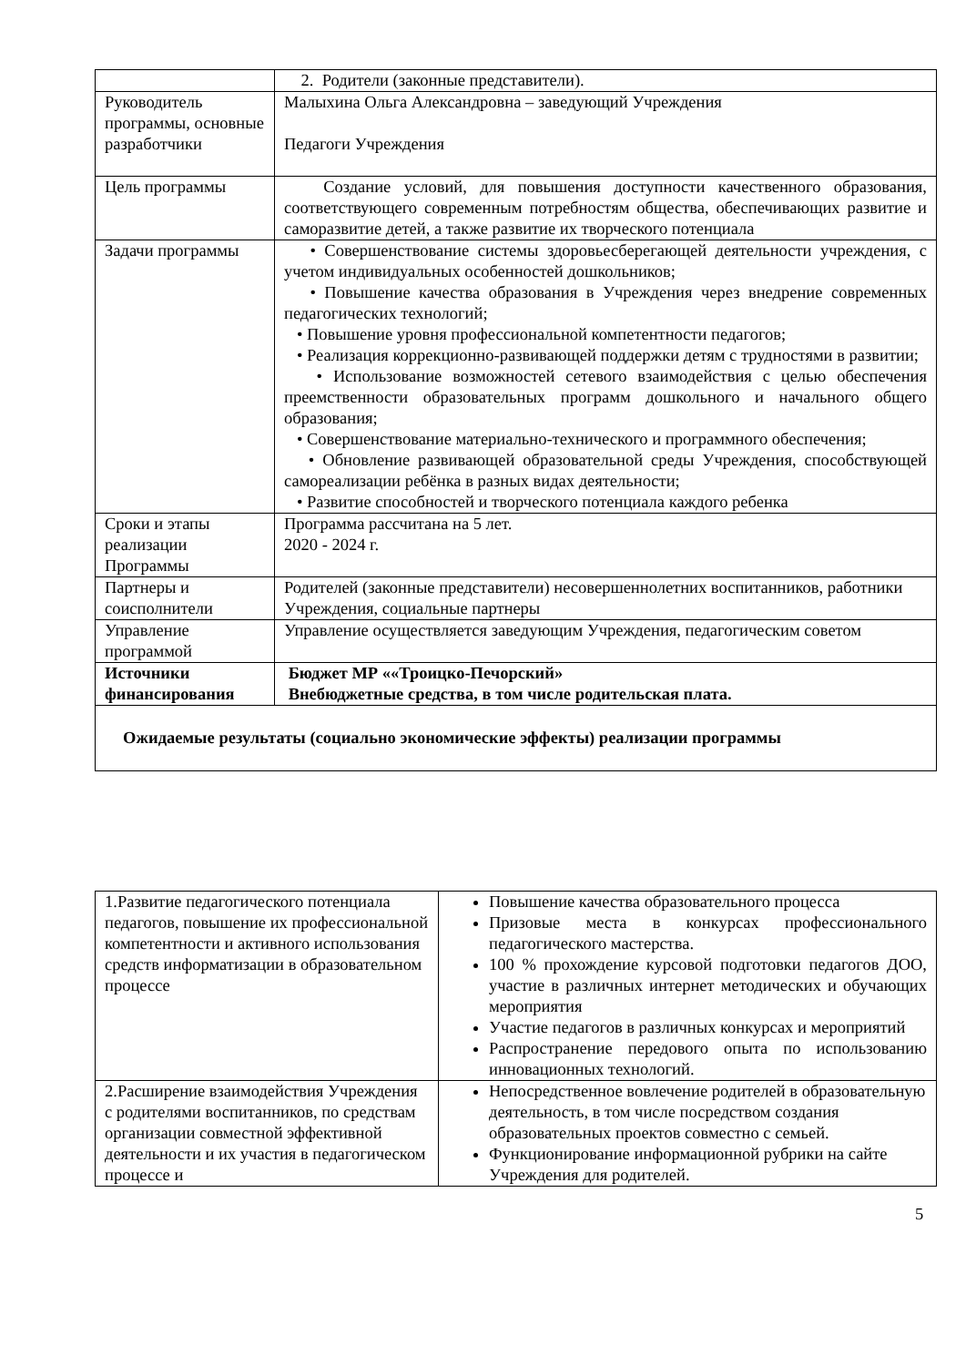| | 2. Родители (законные представители). |
| Руководитель программы, основные разработчики | Малыхина Ольга Александровна – заведующий Учреждения Педагоги Учреждения |
| Цель программы | Создание условий, для повышения доступности качественного образования, соответствующего современным потребностям общества, обеспечивающих развитие и саморазвитие детей, а также развитие их творческого потенциала |
| Задачи программы | • Совершенствование системы здоровьесберегающей деятельности учреждения, с учетом индивидуальных особенностей дошкольников; • Повышение качества образования в Учреждения через внедрение современных педагогических технологий; • Повышение уровня профессиональной компетентности педагогов; • Реализация коррекционно-развивающей поддержки детям с трудностями в развитии; • Использование возможностей сетевого взаимодействия с целью обеспечения преемственности образовательных программ дошкольного и начального общего образования; • Совершенствование материально-технического и программного обеспечения; • Обновление развивающей образовательной среды Учреждения, способствующей самореализации ребёнка в разных видах деятельности; • Развитие способностей и творческого потенциала каждого ребенка |
| Сроки и этапы реализации Программы | Программа рассчитана на 5 лет. 2020 - 2024 г. |
| Партнеры и соисполнители | Родителей (законные представители) несовершеннолетних воспитанников, работники Учреждения, социальные партнеры |
| Управление программой | Управление осуществляется заведующим Учреждения, педагогическим советом |
| Источники финансирования | Бюджет МР ««Троицко-Печорский» Внебюджетные средства, в том числе родительская плата. |
| Ожидаемые результаты (социально экономические эффекты) реализации программы | |
| 1.Развитие педагогического потенциала педагогов, повышение их профессиональной компетентности и активного использования средств информатизации в образовательном процессе | Повышение качества образовательного процесса Призовые места в конкурсах профессионального педагогического мастерства. 100 % прохождение курсовой подготовки педагогов ДОО, участие в различных интернет методических и обучающих мероприятия Участие педагогов в различных конкурсах и мероприятий Распространение передового опыта по использованию инновационных технологий. |
| 2.Расширение взаимодействия Учреждения с родителями воспитанников, по средствам организации совместной эффективной деятельности и их участия в педагогическом процессе и | Непосредственное вовлечение родителей в образовательную деятельность, в том числе посредством создания образовательных проектов совместно с семьей. Функционирование информационной рубрики на сайте Учреждения для родителей. |
5